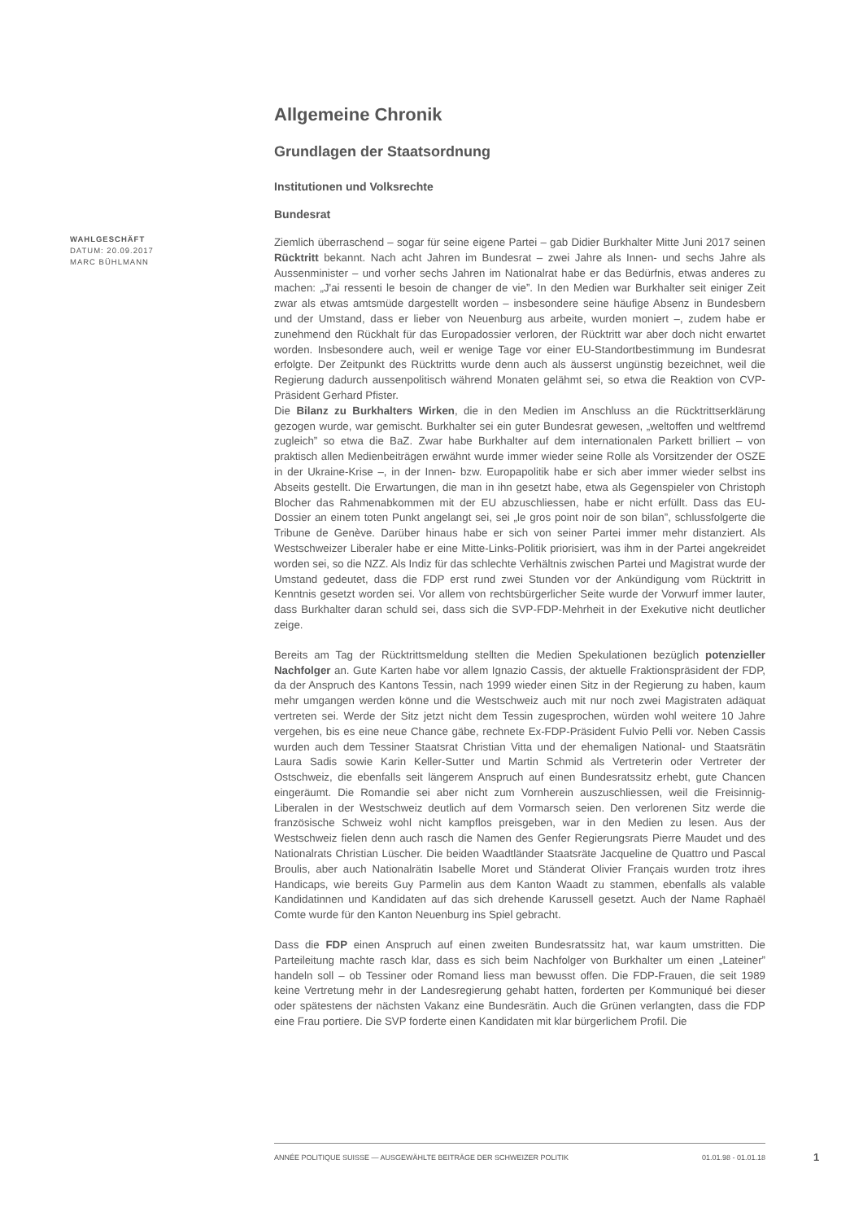Allgemeine Chronik
Grundlagen der Staatsordnung
Institutionen und Volksrechte
Bundesrat
Ziemlich überraschend – sogar für seine eigene Partei – gab Didier Burkhalter Mitte Juni 2017 seinen Rücktritt bekannt. Nach acht Jahren im Bundesrat – zwei Jahre als Innen- und sechs Jahre als Aussenminister – und vorher sechs Jahren im Nationalrat habe er das Bedürfnis, etwas anderes zu machen: „J'ai ressenti le besoin de changer de vie”. In den Medien war Burkhalter seit einiger Zeit zwar als etwas amtsmüde dargestellt worden – insbesondere seine häufige Absenz in Bundesbern und der Umstand, dass er lieber von Neuenburg aus arbeite, wurden moniert –, zudem habe er zunehmend den Rückhalt für das Europadossier verloren, der Rücktritt war aber doch nicht erwartet worden. Insbesondere auch, weil er wenige Tage vor einer EU-Standortbestimmung im Bundesrat erfolgte. Der Zeitpunkt des Rücktritts wurde denn auch als äusserst ungünstig bezeichnet, weil die Regierung dadurch aussenpolitisch während Monaten gelähmt sei, so etwa die Reaktion von CVP-Präsident Gerhard Pfister.
Die Bilanz zu Burkhalters Wirken, die in den Medien im Anschluss an die Rücktrittserklärung gezogen wurde, war gemischt. Burkhalter sei ein guter Bundesrat gewesen, „weltoffen und weltfremd zugleich” so etwa die BaZ. Zwar habe Burkhalter auf dem internationalen Parkett brilliert – von praktisch allen Medienbeiträgen erwähnt wurde immer wieder seine Rolle als Vorsitzender der OSZE in der Ukraine-Krise –, in der Innen- bzw. Europapolitik habe er sich aber immer wieder selbst ins Abseits gestellt. Die Erwartungen, die man in ihn gesetzt habe, etwa als Gegenspieler von Christoph Blocher das Rahmenabkommen mit der EU abzuschliessen, habe er nicht erfüllt. Dass das EU-Dossier an einem toten Punkt angelangt sei, sei „le gros point noir de son bilan”, schlussfolgerte die Tribune de Genève. Darüber hinaus habe er sich von seiner Partei immer mehr distanziert. Als Westschweizer Liberaler habe er eine Mitte-Links-Politik priorisiert, was ihm in der Partei angekreidet worden sei, so die NZZ. Als Indiz für das schlechte Verhältnis zwischen Partei und Magistrat wurde der Umstand gedeutet, dass die FDP erst rund zwei Stunden vor der Ankündigung vom Rücktritt in Kenntnis gesetzt worden sei. Vor allem von rechtsbürgerlicher Seite wurde der Vorwurf immer lauter, dass Burkhalter daran schuld sei, dass sich die SVP-FDP-Mehrheit in der Exekutive nicht deutlicher zeige.
Bereits am Tag der Rücktrittsmeldung stellten die Medien Spekulationen bezüglich potenzieller Nachfolger an. Gute Karten habe vor allem Ignazio Cassis, der aktuelle Fraktionspräsident der FDP, da der Anspruch des Kantons Tessin, nach 1999 wieder einen Sitz in der Regierung zu haben, kaum mehr umgangen werden könne und die Westschweiz auch mit nur noch zwei Magistraten adäquat vertreten sei. Werde der Sitz jetzt nicht dem Tessin zugesprochen, würden wohl weitere 10 Jahre vergehen, bis es eine neue Chance gäbe, rechnete Ex-FDP-Präsident Fulvio Pelli vor. Neben Cassis wurden auch dem Tessiner Staatsrat Christian Vitta und der ehemaligen National- und Staatsrätin Laura Sadis sowie Karin Keller-Sutter und Martin Schmid als Vertreterin oder Vertreter der Ostschweiz, die ebenfalls seit längerem Anspruch auf einen Bundesratssitz erhebt, gute Chancen eingeräumt. Die Romandie sei aber nicht zum Vornherein auszuschliessen, weil die Freisinnig-Liberalen in der Westschweiz deutlich auf dem Vormarsch seien. Den verlorenen Sitz werde die französische Schweiz wohl nicht kampflos preisgeben, war in den Medien zu lesen. Aus der Westschweiz fielen denn auch rasch die Namen des Genfer Regierungsrats Pierre Maudet und des Nationalrats Christian Lüscher. Die beiden Waadtländer Staatsräte Jacqueline de Quattro und Pascal Broulis, aber auch Nationalrätin Isabelle Moret und Ständerat Olivier Français wurden trotz ihres Handicaps, wie bereits Guy Parmelin aus dem Kanton Waadt zu stammen, ebenfalls als valable Kandidatinnen und Kandidaten auf das sich drehende Karussell gesetzt. Auch der Name Raphaël Comte wurde für den Kanton Neuenburg ins Spiel gebracht.
Dass die FDP einen Anspruch auf einen zweiten Bundesratssitz hat, war kaum umstritten. Die Parteileitung machte rasch klar, dass es sich beim Nachfolger von Burkhalter um einen „Lateiner” handeln soll – ob Tessiner oder Romand liess man bewusst offen. Die FDP-Frauen, die seit 1989 keine Vertretung mehr in der Landesregierung gehabt hatten, forderten per Kommuniqué bei dieser oder spätestens der nächsten Vakanz eine Bundesrätin. Auch die Grünen verlangten, dass die FDP eine Frau portiere. Die SVP forderte einen Kandidaten mit klar bürgerlichem Profil. Die
WAHLGESCHÄFT
DATUM: 20.09.2017
MARC BÜHLMANN
ANNÉE POLITIQUE SUISSE — AUSGEWÄHLTE BEITRÄGE DER SCHWEIZER POLITIK 01.01.98 - 01.01.18
1